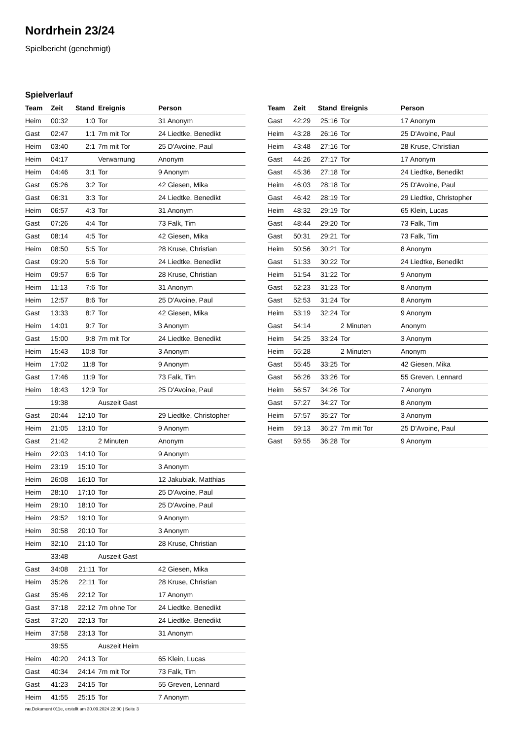Nordrhein 23/24
Spielbericht (genehmigt)
Spielverlauf
| Team | Zeit | Stand | Ereignis | Person |
| --- | --- | --- | --- | --- |
| Heim | 00:32 | 1:0 | Tor | 31 Anonym |
| Gast | 02:47 | 1:1 | 7m mit Tor | 24 Liedtke, Benedikt |
| Heim | 03:40 | 2:1 | 7m mit Tor | 25 D'Avoine, Paul |
| Heim | 04:17 | | Verwarnung | Anonym |
| Heim | 04:46 | 3:1 | Tor | 9 Anonym |
| Gast | 05:26 | 3:2 | Tor | 42 Giesen, Mika |
| Gast | 06:31 | 3:3 | Tor | 24 Liedtke, Benedikt |
| Heim | 06:57 | 4:3 | Tor | 31 Anonym |
| Gast | 07:26 | 4:4 | Tor | 73 Falk, Tim |
| Gast | 08:14 | 4:5 | Tor | 42 Giesen, Mika |
| Heim | 08:50 | 5:5 | Tor | 28 Kruse, Christian |
| Gast | 09:20 | 5:6 | Tor | 24 Liedtke, Benedikt |
| Heim | 09:57 | 6:6 | Tor | 28 Kruse, Christian |
| Heim | 11:13 | 7:6 | Tor | 31 Anonym |
| Heim | 12:57 | 8:6 | Tor | 25 D'Avoine, Paul |
| Gast | 13:33 | 8:7 | Tor | 42 Giesen, Mika |
| Heim | 14:01 | 9:7 | Tor | 3 Anonym |
| Gast | 15:00 | 9:8 | 7m mit Tor | 24 Liedtke, Benedikt |
| Heim | 15:43 | 10:8 | Tor | 3 Anonym |
| Heim | 17:02 | 11:8 | Tor | 9 Anonym |
| Gast | 17:46 | 11:9 | Tor | 73 Falk, Tim |
| Heim | 18:43 | 12:9 | Tor | 25 D'Avoine, Paul |
| | 19:38 | | Auszeit Gast | |
| Gast | 20:44 | 12:10 | Tor | 29 Liedtke, Christopher |
| Heim | 21:05 | 13:10 | Tor | 9 Anonym |
| Gast | 21:42 | | 2 Minuten | Anonym |
| Heim | 22:03 | 14:10 | Tor | 9 Anonym |
| Heim | 23:19 | 15:10 | Tor | 3 Anonym |
| Heim | 26:08 | 16:10 | Tor | 12 Jakubiak, Matthias |
| Heim | 28:10 | 17:10 | Tor | 25 D'Avoine, Paul |
| Heim | 29:10 | 18:10 | Tor | 25 D'Avoine, Paul |
| Heim | 29:52 | 19:10 | Tor | 9 Anonym |
| Heim | 30:58 | 20:10 | Tor | 3 Anonym |
| Heim | 32:10 | 21:10 | Tor | 28 Kruse, Christian |
| | 33:48 | | Auszeit Gast | |
| Gast | 34:08 | 21:11 | Tor | 42 Giesen, Mika |
| Heim | 35:26 | 22:11 | Tor | 28 Kruse, Christian |
| Gast | 35:46 | 22:12 | Tor | 17 Anonym |
| Gast | 37:18 | 22:12 | 7m ohne Tor | 24 Liedtke, Benedikt |
| Gast | 37:20 | 22:13 | Tor | 24 Liedtke, Benedikt |
| Heim | 37:58 | 23:13 | Tor | 31 Anonym |
| | 39:55 | | Auszeit Heim | |
| Heim | 40:20 | 24:13 | Tor | 65 Klein, Lucas |
| Gast | 40:34 | 24:14 | 7m mit Tor | 73 Falk, Tim |
| Gast | 41:23 | 24:15 | Tor | 55 Greven, Lennard |
| Heim | 41:55 | 25:15 | Tor | 7 Anonym |
| Team | Zeit | Stand | Ereignis | Person |
| --- | --- | --- | --- | --- |
| Gast | 42:29 | 25:16 | Tor | 17 Anonym |
| Heim | 43:28 | 26:16 | Tor | 25 D'Avoine, Paul |
| Heim | 43:48 | 27:16 | Tor | 28 Kruse, Christian |
| Gast | 44:26 | 27:17 | Tor | 17 Anonym |
| Gast | 45:36 | 27:18 | Tor | 24 Liedtke, Benedikt |
| Heim | 46:03 | 28:18 | Tor | 25 D'Avoine, Paul |
| Gast | 46:42 | 28:19 | Tor | 29 Liedtke, Christopher |
| Heim | 48:32 | 29:19 | Tor | 65 Klein, Lucas |
| Gast | 48:44 | 29:20 | Tor | 73 Falk, Tim |
| Gast | 50:31 | 29:21 | Tor | 73 Falk, Tim |
| Heim | 50:56 | 30:21 | Tor | 8 Anonym |
| Gast | 51:33 | 30:22 | Tor | 24 Liedtke, Benedikt |
| Heim | 51:54 | 31:22 | Tor | 9 Anonym |
| Gast | 52:23 | 31:23 | Tor | 8 Anonym |
| Gast | 52:53 | 31:24 | Tor | 8 Anonym |
| Heim | 53:19 | 32:24 | Tor | 9 Anonym |
| Gast | 54:14 | | 2 Minuten | Anonym |
| Heim | 54:25 | 33:24 | Tor | 3 Anonym |
| Heim | 55:28 | | 2 Minuten | Anonym |
| Gast | 55:45 | 33:25 | Tor | 42 Giesen, Mika |
| Gast | 56:26 | 33:26 | Tor | 55 Greven, Lennard |
| Heim | 56:57 | 34:26 | Tor | 7 Anonym |
| Gast | 57:27 | 34:27 | Tor | 8 Anonym |
| Heim | 57:57 | 35:27 | Tor | 3 Anonym |
| Heim | 59:13 | 36:27 | 7m mit Tor | 25 D'Avoine, Paul |
| Gast | 59:55 | 36:28 | Tor | 9 Anonym |
nu.Dokument 011e, erstellt am 30.09.2024 22:00 | Seite 3